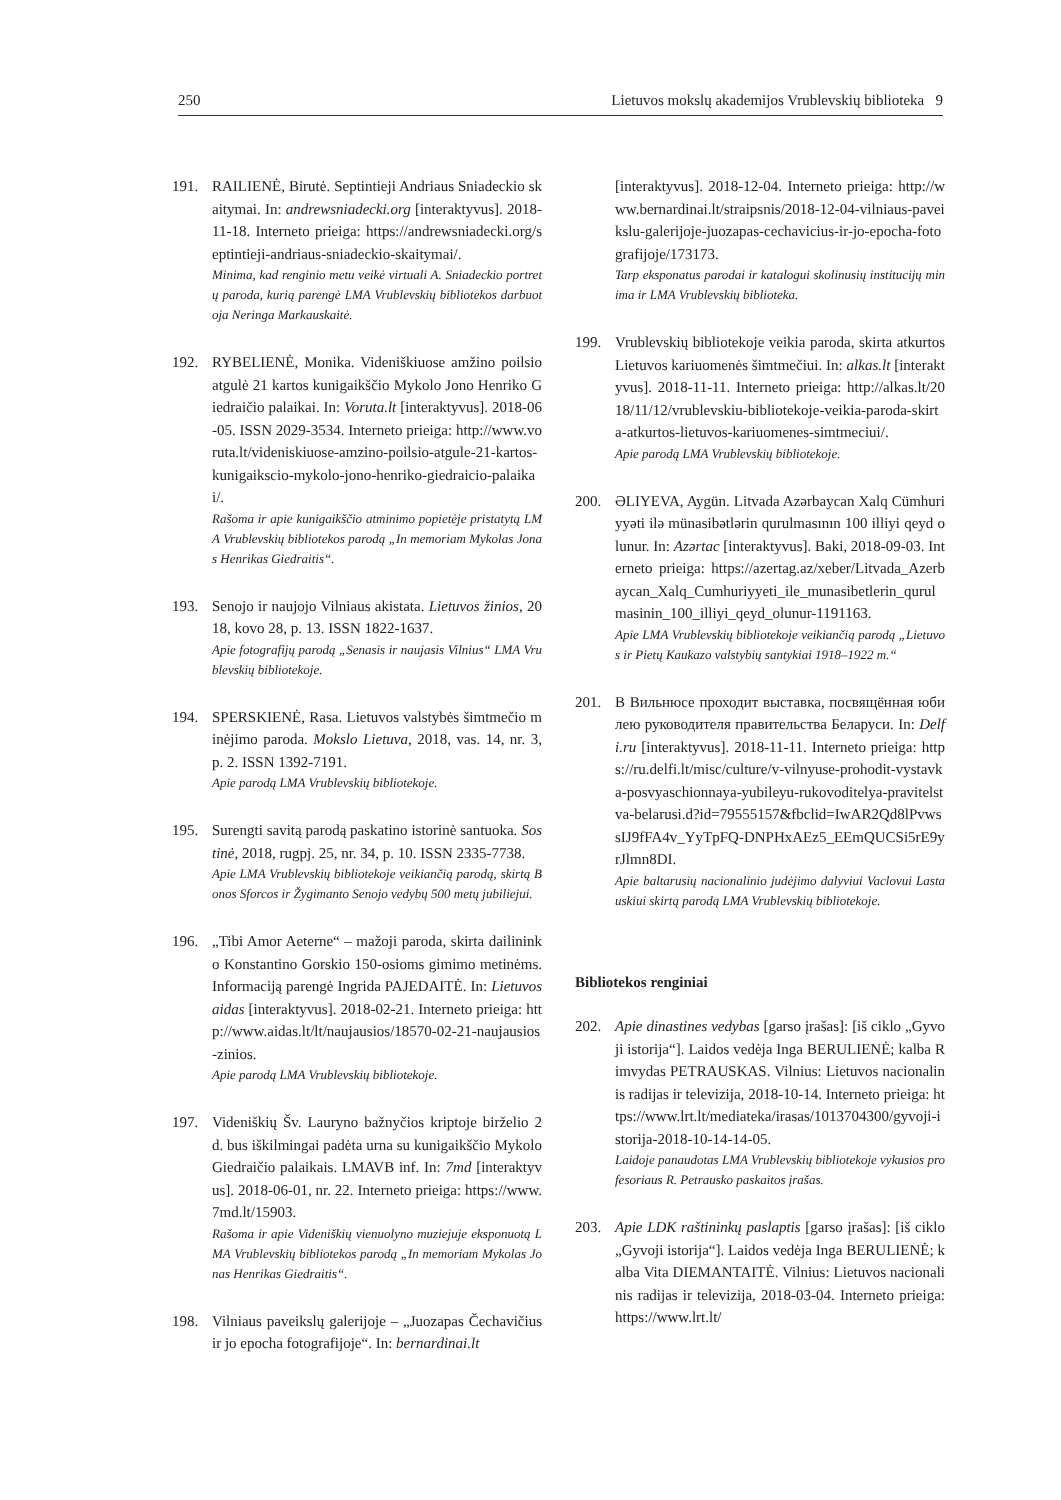250 Lietuvos mokslų akademijos Vrublevskių biblioteka 9
191. RAILIENĖ, Birutė. Septintieji Andriaus Sniadeckio skaitymai. In: andrewsniadecki.org [interaktyvus]. 2018-11-18. Interneto prieiga: https://andrewsniadecki.org/septintieji-andriaus-sniadeckio-skaitymai/.
Minima, kad renginio metu veikė virtuali A. Sniadeckio portretų paroda, kurią parengė LMA Vrublevskių bibliotekos darbuotoja Neringa Markauskaitė.
192. RYBELIENĖ, Monika. Videniškiuose amžino poilsio atgulė 21 kartos kunigaikščio Mykolo Jono Henriko Giedraičio palaikai. In: Voruta.lt [interaktyvus]. 2018-06-05. ISSN 2029-3534. Interneto prieiga: http://www.voruta.lt/videniskiuose-amzino-poilsio-atgule-21-kartos-kunigaikscio-mykolo-jono-henriko-giedraicio-palaikai/.
Rašoma ir apie kunigaikščio atminimo popietėje pristatytą LMA Vrublevskių bibliotekos parodą „In memoriam Mykolas Jonas Henrikas Giedraitis“.
193. Senojo ir naujojo Vilniaus akistata. Lietuvos žinios, 2018, kovo 28, p. 13. ISSN 1822-1637.
Apie fotografijų parodą „Senasis ir naujasis Vilnius“ LMA Vrublevskių bibliotekoje.
194. SPERSKIENĖ, Rasa. Lietuvos valstybės šimtmečio minėjimo paroda. Mokslo Lietuva, 2018, vas. 14, nr. 3, p. 2. ISSN 1392-7191.
Apie parodą LMA Vrublevskių bibliotekoje.
195. Surengti savitą parodą paskatino istorinė santuoka. Sostinė, 2018, rugpj. 25, nr. 34, p. 10. ISSN 2335-7738.
Apie LMA Vrublevskių bibliotekoje veikiančią parodą, skirtą Bonos Sforcos ir Žygimanto Senojo vedybų 500 metų jubiliejui.
196. „Tibi Amor Aeterne“ – mažoji paroda, skirta dailininko Konstantino Gorskio 150-osioms gimimo metinėms. Informaciją parengė Ingrida PAJEDAITĖ. In: Lietuvos aidas [interaktyvus]. 2018-02-21. Interneto prieiga: http://www.aidas.lt/lt/naujausios/18570-02-21-naujausios-zinios.
Apie parodą LMA Vrublevskių bibliotekoje.
197. Videniškių Šv. Lauryno bažnyčios kriptoje birželio 2 d. bus iškilmingai padėta urna su kunigaikščio Mykolo Giedraičio palaikais. LMAVB inf. In: 7md [interaktyvus]. 2018-06-01, nr. 22. Interneto prieiga: https://www.7md.lt/15903.
Rašoma ir apie Videniškių vienuolyno muziejuje eksponuotą LMA Vrublevskių bibliotekos parodą „In memoriam Mykolas Jonas Henrikas Giedraitis“.
198. Vilniaus paveikslų galerijoje – „Juozapas Čechavičius ir jo epocha fotografijoje“. In: bernardinai.lt
[interaktyvus]. 2018-12-04. Interneto prieiga: http://www.bernardinai.lt/straipsnis/2018-12-04-vilniaus-paveikslu-galerijoje-juozapas-cechavicius-ir-jo-epocha-fotografijoje/173173.
Tarp eksponatus parodai ir katalogui skolinusių institucijų minima ir LMA Vrublevskių biblioteka.
199. Vrublevskių bibliotekoje veikia paroda, skirta atkurtos Lietuvos kariuomenės šimtmečiui. In: alkas.lt [interaktyvus]. 2018-11-11. Interneto prieiga: http://alkas.lt/2018/11/12/vrublevskiu-bibliotekoje-veikia-paroda-skirta-atkurtos-lietuvos-kariuomenes-simtmeciui/.
Apie parodą LMA Vrublevskių bibliotekoje.
200. ƏLIYEVA, Aygün. Litvada Azərbaycan Xalq Cümhuriyyəti ilə münasibətlərin qurulmasının 100 illiyi qeyd olunur. In: Azərtac [interaktyvus]. Baki, 2018-09-03. Interneto prieiga: https://azertag.az/xeber/Litvada_Azerbaycan_Xalq_Cumhuriyyeti_ile_munasibetlerin_qurulmasinin_100_illiyi_qeyd_olunur-1191163.
Apie LMA Vrublevskių bibliotekoje veikiančią parodą „Lietuvos ir Pietų Kaukazo valstybių santykiai 1918–1922 m.“
201. В Вильнюсе проходит выставка, посвящённая юбилею руководителя правительства Беларуси. In: Delfi.ru [interaktyvus]. 2018-11-11. Interneto prieiga: https://ru.delfi.lt/misc/culture/v-vilnyuse-prohodit-vystavka-posvyaschionnaya-yubileyu-rukovoditelya-pravitelstva-belarusi.d?id=79555157&fbclid=IwAR2Qd8lPvwssIJ9fFA4v_YyTpFQ-DNPHxAEz5_EEmQUCSi5rE9yrJlmn8DI.
Apie baltarusių nacionalinio judėjimo dalyviui Vaclovui Lastauskiui skirtą parodą LMA Vrublevskių bibliotekoje.
Bibliotekos renginiai
202. Apie dinastines vedybas [garso įrašas]: [iš ciklo „Gyvoji istorija“]. Laidos vedėja Inga BERULIENĖ; kalba Rimvydas PETRAUSKAS. Vilnius: Lietuvos nacionalinis radijas ir televizija, 2018-10-14. Interneto prieiga: https://www.lrt.lt/mediateka/irasas/1013704300/gyvoji-istorija-2018-10-14-14-05.
Laidoje panaudotas LMA Vrublevskių bibliotekoje vykusios profesoriaus R. Petrausko paskaitos įrašas.
203. Apie LDK raštininkų paslaptis [garso įrašas]: [iš ciklo „Gyvoji istorija“]. Laidos vedėja Inga BERULIENĖ; kalba Vita DIEMANTAITĖ. Vilnius: Lietuvos nacionalinis radijas ir televizija, 2018-03-04. Interneto prieiga: https://www.lrt.lt/